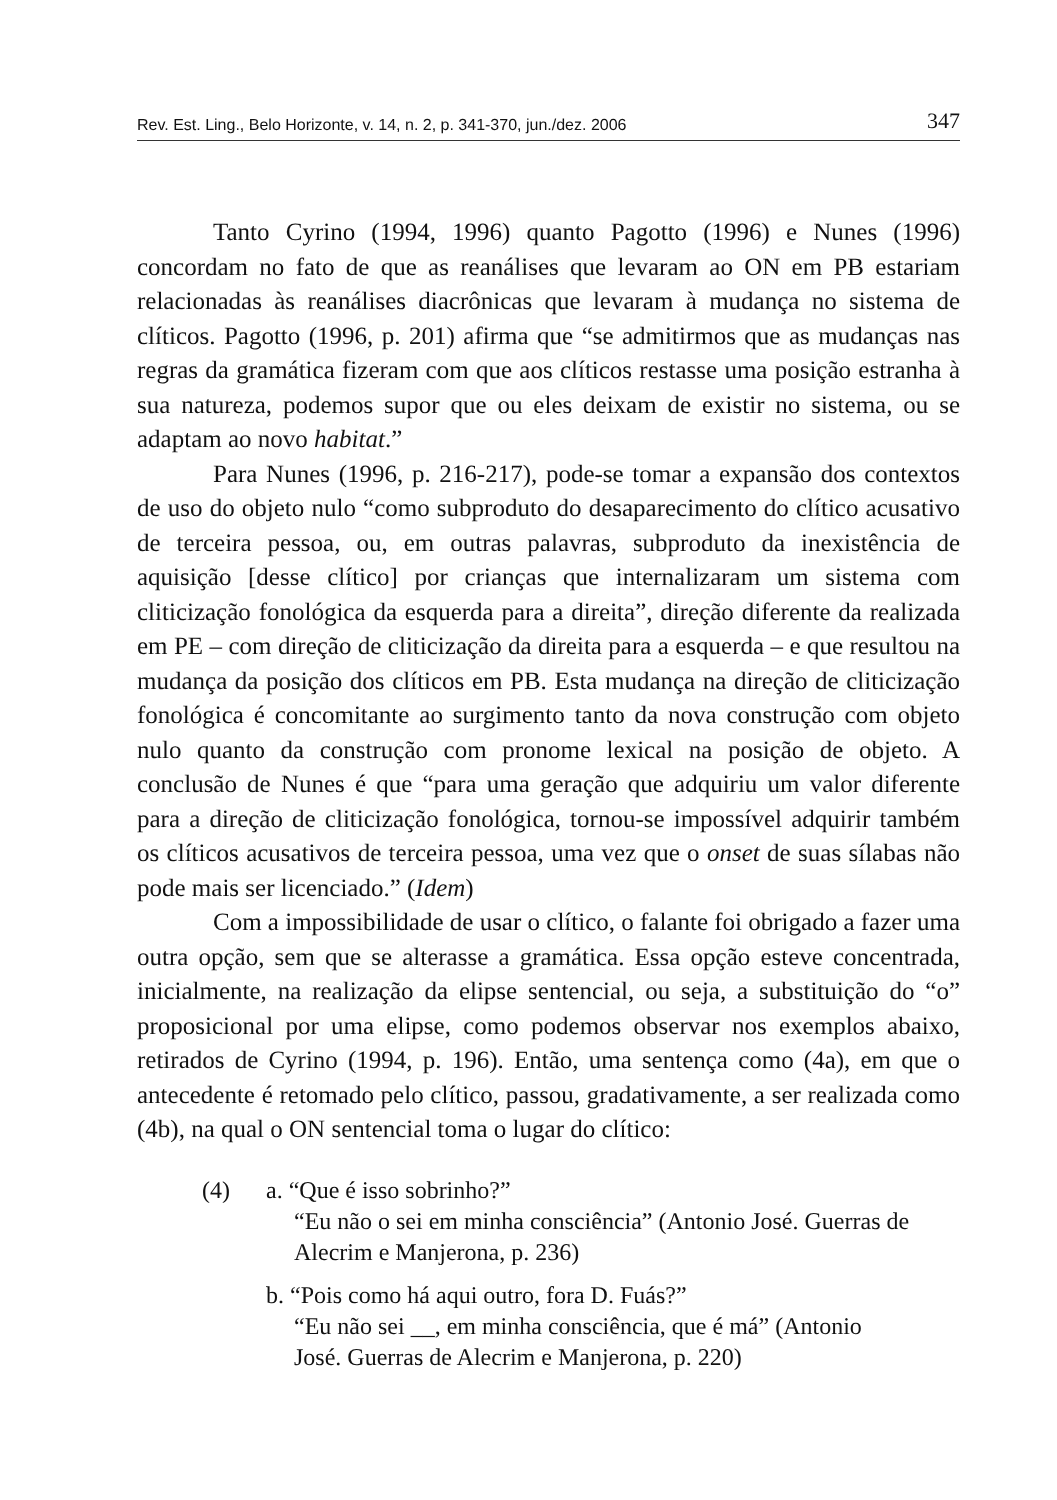Rev. Est. Ling., Belo Horizonte, v. 14, n. 2, p. 341-370, jun./dez. 2006 347
Tanto Cyrino (1994, 1996) quanto Pagotto (1996) e Nunes (1996) concordam no fato de que as reanálises que levaram ao ON em PB estariam relacionadas às reanálises diacrônicas que levaram à mudança no sistema de clíticos. Pagotto (1996, p. 201) afirma que “se admitirmos que as mudanças nas regras da gramática fizeram com que aos clíticos restasse uma posição estranha à sua natureza, podemos supor que ou eles deixam de existir no sistema, ou se adaptam ao novo habitat.”
Para Nunes (1996, p. 216-217), pode-se tomar a expansão dos contextos de uso do objeto nulo “como subproduto do desaparecimento do clítico acusativo de terceira pessoa, ou, em outras palavras, subproduto da inexistência de aquisição [desse clítico] por crianças que internalizaram um sistema com cliticização fonológica da esquerda para a direita”, direção diferente da realizada em PE – com direção de cliticização da direita para a esquerda – e que resultou na mudança da posição dos clíticos em PB. Esta mudança na direção de cliticização fonológica é concomitante ao surgimento tanto da nova construção com objeto nulo quanto da construção com pronome lexical na posição de objeto. A conclusão de Nunes é que “para uma geração que adquiriu um valor diferente para a direção de cliticização fonológica, tornou-se impossível adquirir também os clíticos acusativos de terceira pessoa, uma vez que o onset de suas sílabas não pode mais ser licenciado.” (Idem)
Com a impossibilidade de usar o clítico, o falante foi obrigado a fazer uma outra opção, sem que se alterasse a gramática. Essa opção esteve concentrada, inicialmente, na realização da elipse sentencial, ou seja, a substituição do “o” proposicional por uma elipse, como podemos observar nos exemplos abaixo, retirados de Cyrino (1994, p. 196). Então, uma sentença como (4a), em que o antecedente é retomado pelo clítico, passou, gradativamente, a ser realizada como (4b), na qual o ON sentencial toma o lugar do clítico:
(4) a. “Que é isso sobrinho?”
“Eu não o sei em minha consciência” (Antonio José. Guerras de
Alecrim e Manjerona, p. 236)
b. “Pois como há aqui outro, fora D. Fuás?”
“Eu não sei __, em minha consciência, que é má” (Antonio
José. Guerras de Alecrim e Manjerona, p. 220)